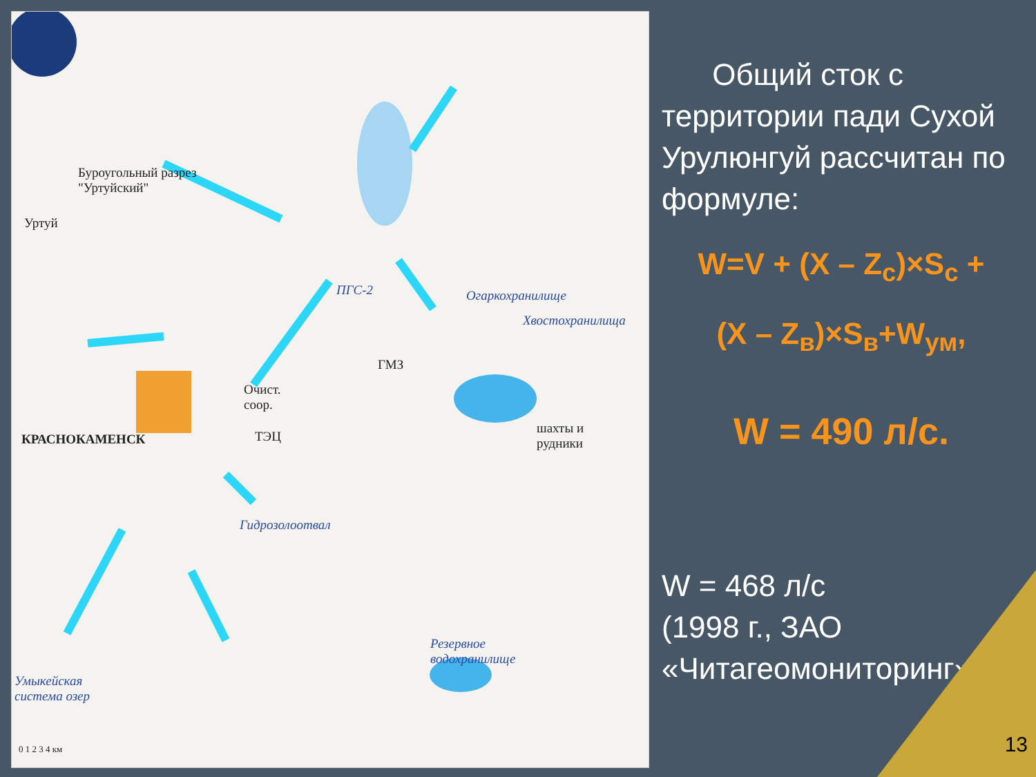Буроугольный разрез
"Уртуйский"
Уртуй
ПГС-2 Огаркохранилище
Хвостохранилища
ГМЗ
Очист.
соор.
ТЭЦ
КРАСНОКАМЕНСК
шахты и
рудники
Гидрозолоотвал
Резервное
водохранилище
Умыкейская
система озер
0 1 2 3 4 км
Общий сток с территории пади Сухой Урулюнгуй рассчитан по формуле:
W=V + (X – Z<sub>c</sub>)×S<sub>c</sub> +
(X – Z<sub>в</sub>)×S<sub>в</sub>+W<sub>ум</sub>,
W = 490 л/с.
W = 468 л/с
(1998 г., ЗАО «Читагеомониторинг»)
13